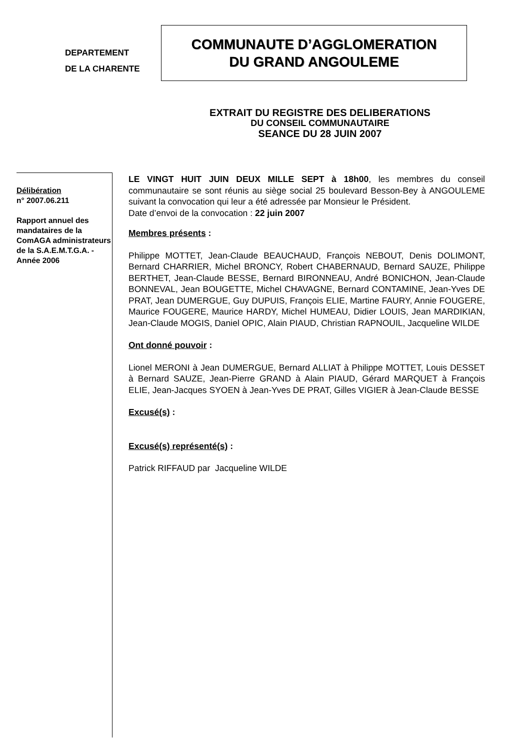DEPARTEMENT
DE LA CHARENTE
COMMUNAUTE D’AGGLOMERATION
DU GRAND ANGOULEME
EXTRAIT DU REGISTRE DES DELIBERATIONS
DU CONSEIL COMMUNAUTAIRE
SEANCE DU 28 JUIN 2007
Délibération
n° 2007.06.211
Rapport annuel des mandataires de la ComAGA administrateurs de la S.A.E.M.T.G.A. - Année 2006
LE VINGT HUIT JUIN DEUX MILLE SEPT à 18h00, les membres du conseil communautaire se sont réunis au siège social 25 boulevard Besson-Bey à ANGOULEME suivant la convocation qui leur a été adressée par Monsieur le Président.
Date d’envoi de la convocation : 22 juin 2007
Membres présents :
Philippe MOTTET, Jean-Claude BEAUCHAUD, François NEBOUT, Denis DOLIMONT, Bernard CHARRIER, Michel BRONCY, Robert CHABERNAUD, Bernard SAUZE, Philippe BERTHET, Jean-Claude BESSE, Bernard BIRONNEAU, André BONICHON, Jean-Claude BONNEVAL, Jean BOUGETTE, Michel CHAVAGNE, Bernard CONTAMINE, Jean-Yves DE PRAT, Jean DUMERGUE, Guy DUPUIS, François ELIE, Martine FAURY, Annie FOUGERE, Maurice FOUGERE, Maurice HARDY, Michel HUMEAU, Didier LOUIS, Jean MARDIKIAN, Jean-Claude MOGIS, Daniel OPIC, Alain PIAUD, Christian RAPNOUIL, Jacqueline WILDE
Ont donné pouvoir :
Lionel MERONI à Jean DUMERGUE, Bernard ALLIAT à Philippe MOTTET, Louis DESSET à Bernard SAUZE, Jean-Pierre GRAND à Alain PIAUD, Gérard MARQUET à François ELIE, Jean-Jacques SYOEN à Jean-Yves DE PRAT, Gilles VIGIER à Jean-Claude BESSE
Excusé(s) :
Excusé(s) représenté(s) :
Patrick RIFFAUD par Jacqueline WILDE